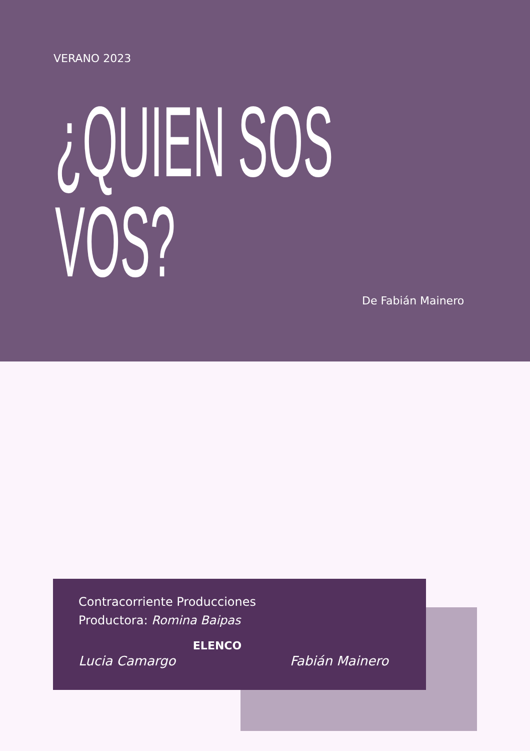VERANO 2023
¿QUIEN SOS
VOS?
De Fabián Mainero
Contracorriente Producciones
Productora: Romina Baipas
ELENCO
Lucia Camargo Fabián Mainero